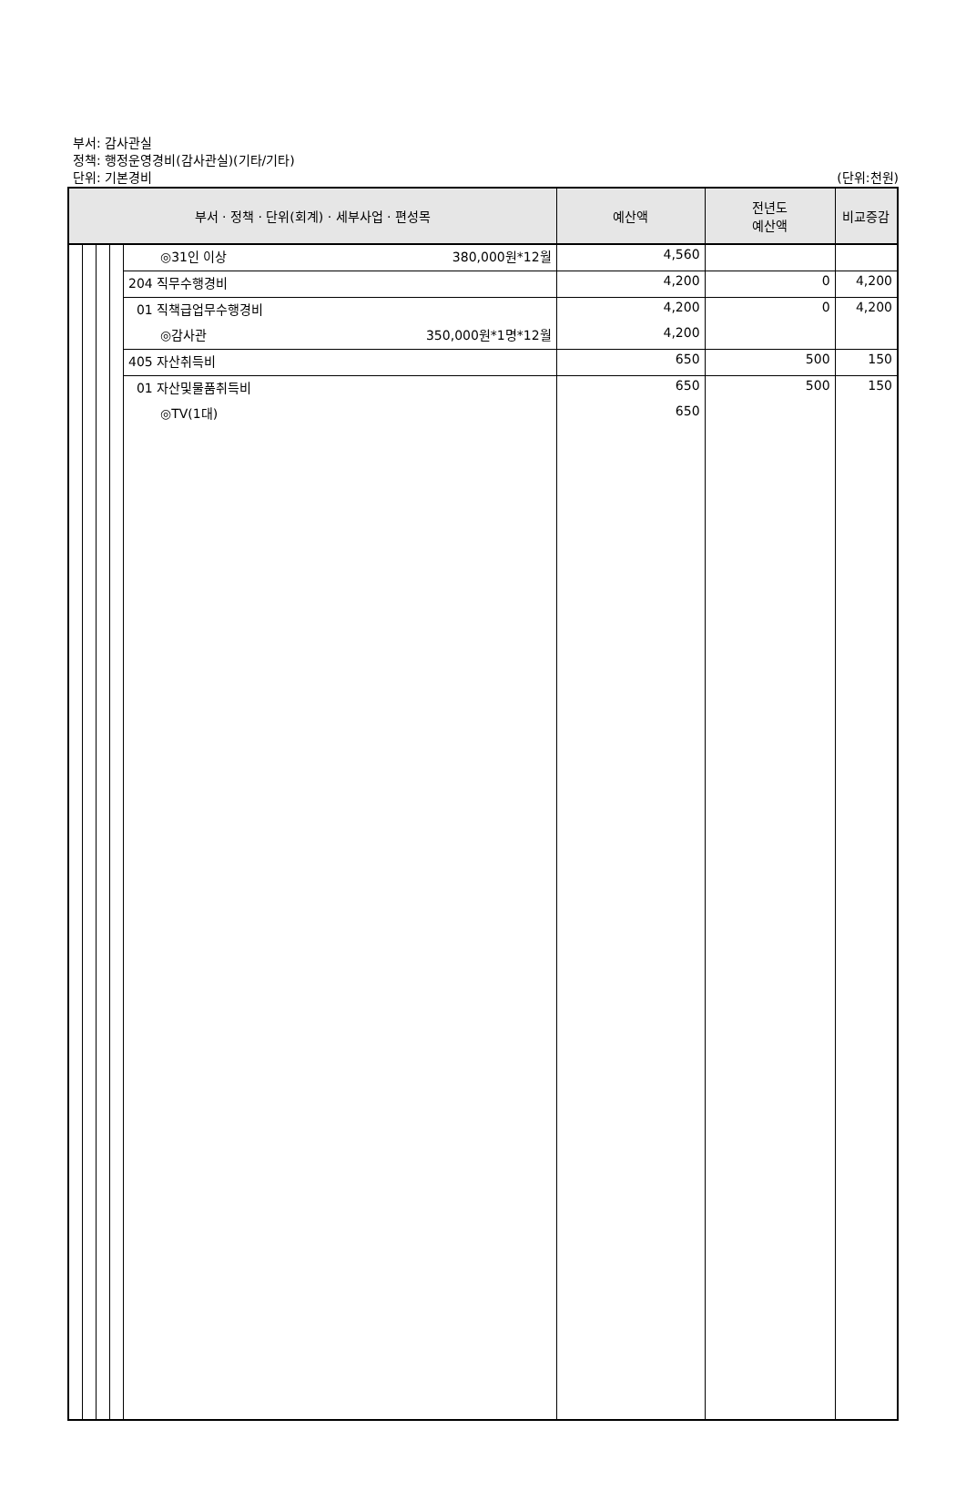부서: 감사관실
정책: 행정운영경비(감사관실)(기타/기타)
단위: 기본경비
(단위:천원)
| 부서 · 정책 · 단위(회계) · 세부사업 · 편성목 | | | | | 예산액 | 전년도 예산액 | 비교증감 |
| --- | --- | --- | --- | --- | --- | --- | --- |
| | | | | ◎31인 이상 380,000원*12월 | 4,560 | | |
| | | | | 204 직무수행경비 | 4,200 | 0 | 4,200 |
| | | | | 01 직책급업무수행경비 | 4,200 | 0 | 4,200 |
| | | | | ◎감사관 350,000원*1명*12월 | 4,200 | | |
| | | | | 405 자산취득비 | 650 | 500 | 150 |
| | | | | 01 자산및물품취득비 | 650 | 500 | 150 |
| | | | | ◎TV(1대) | 650 | | |